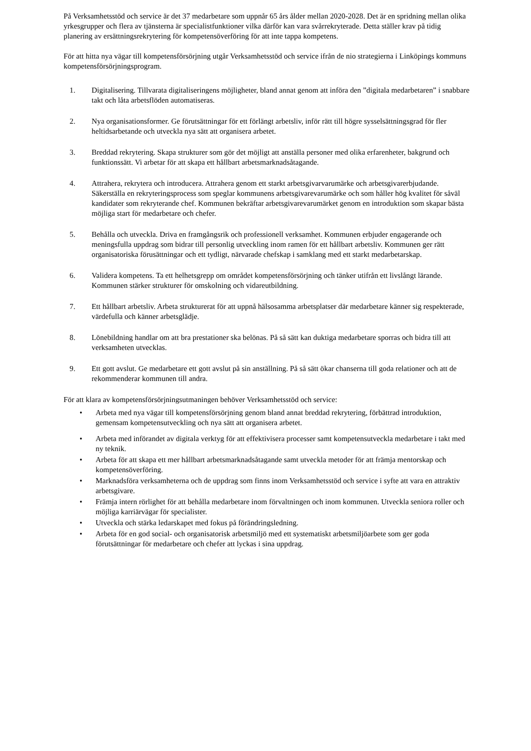På Verksamhetsstöd och service är det 37 medarbetare som uppnår 65 års ålder mellan 2020-2028. Det är en spridning mellan olika yrkesgrupper och flera av tjänsterna är specialistfunktioner vilka därför kan vara svårrekryterade. Detta ställer krav på tidig planering av ersättningsrekrytering för kompetensöverföring för att inte tappa kompetens.
För att hitta nya vägar till kompetensförsörjning utgår Verksamhetsstöd och service ifrån de nio strategierna i Linköpings kommuns kompetensförsörjningsprogram.
1. Digitalisering. Tillvarata digitaliseringens möjligheter, bland annat genom att införa den ”digitala medarbetaren” i snabbare takt och låta arbetsflöden automatiseras.
2. Nya organisationsformer. Ge förutsättningar för ett förlängt arbetsliv, inför rätt till högre sysselsättningsgrad för fler heltidsarbetande och utveckla nya sätt att organisera arbetet.
3. Breddad rekrytering. Skapa strukturer som gör det möjligt att anställa personer med olika erfarenheter, bakgrund och funktionssätt. Vi arbetar för att skapa ett hållbart arbetsmarknadsåtagande.
4. Attrahera, rekrytera och introducera. Attrahera genom ett starkt arbetsgivarvarumärke och arbetsgivarerbjudande. Säkerställa en rekryteringsprocess som speglar kommunens arbetsgivarevarumärke och som håller hög kvalitet för såväl kandidater som rekryterande chef. Kommunen bekräftar arbetsgivarevarumärket genom en introduktion som skapar bästa möjliga start för medarbetare och chefer.
5. Behålla och utveckla. Driva en framgångsrik och professionell verksamhet. Kommunen erbjuder engagerande och meningsfulla uppdrag som bidrar till personlig utveckling inom ramen för ett hållbart arbetsliv. Kommunen ger rätt organisatoriska förusättningar och ett tydligt, närvarade chefskap i samklang med ett starkt medarbetarskap.
6. Validera kompetens. Ta ett helhetsgrepp om området kompetensförsörjning och tänker utifrån ett livslångt lärande. Kommunen stärker strukturer för omskolning och vidareutbildning.
7. Ett hållbart arbetsliv. Arbeta strukturerat för att uppnå hälsosamma arbetsplatser där medarbetare känner sig respekterade, värdefulla och känner arbetsglädje.
8. Lönebildning handlar om att bra prestationer ska belönas. På så sätt kan duktiga medarbetare sporras och bidra till att verksamheten utvecklas.
9. Ett gott avslut. Ge medarbetare ett gott avslut på sin anställning. På så sätt ökar chanserna till goda relationer och att de rekommenderar kommunen till andra.
För att klara av kompetensförsörjningsutmaningen behöver Verksamhetsstöd och service:
• Arbeta med nya vägar till kompetensförsörjning genom bland annat breddad rekrytering, förbättrad introduktion, gemensam kompetensutveckling och nya sätt att organisera arbetet.
• Arbeta med införandet av digitala verktyg för att effektivisera processer samt kompetensutveckla medarbetare i takt med ny teknik.
• Arbeta för att skapa ett mer hållbart arbetsmarknadsåtagande samt utveckla metoder för att främja mentorskap och kompetensöverföring.
• Marknadsföra verksamheterna och de uppdrag som finns inom Verksamhetsstöd och service i syfte att vara en attraktiv arbetsgivare.
• Främja intern rörlighet för att behålla medarbetare inom förvaltningen och inom kommunen. Utveckla seniora roller och möjliga karriärvägar för specialister.
• Utveckla och stärka ledarskapet med fokus på förändringsledning.
• Arbeta för en god social- och organisatorisk arbetsmiljö med ett systematiskt arbetsmiljöarbete som ger goda förutsättningar för medarbetare och chefer att lyckas i sina uppdrag.